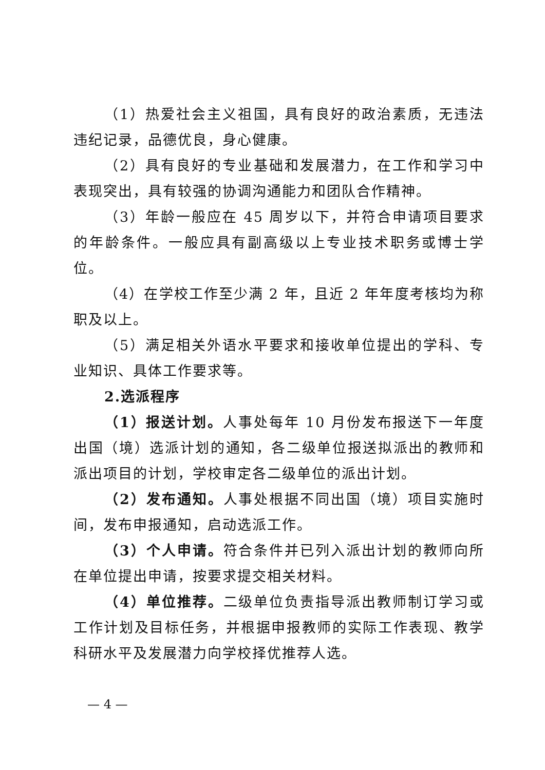（1）热爱社会主义祖国，具有良好的政治素质，无违法违纪记录，品德优良，身心健康。
（2）具有良好的专业基础和发展潜力，在工作和学习中表现突出，具有较强的协调沟通能力和团队合作精神。
（3）年龄一般应在 45 周岁以下，并符合申请项目要求的年龄条件。一般应具有副高级以上专业技术职务或博士学位。
（4）在学校工作至少满 2 年，且近 2 年年度考核均为称职及以上。
（5）满足相关外语水平要求和接收单位提出的学科、专业知识、具体工作要求等。
2.选派程序
（1）报送计划。人事处每年 10 月份发布报送下一年度出国（境）选派计划的通知，各二级单位报送拟派出的教师和派出项目的计划，学校审定各二级单位的派出计划。
（2）发布通知。人事处根据不同出国（境）项目实施时间，发布申报通知，启动选派工作。
（3）个人申请。符合条件并已列入派出计划的教师向所在单位提出申请，按要求提交相关材料。
（4）单位推荐。二级单位负责指导派出教师制订学习或工作计划及目标任务，并根据申报教师的实际工作表现、教学科研水平及发展潜力向学校择优推荐人选。
— 4 —